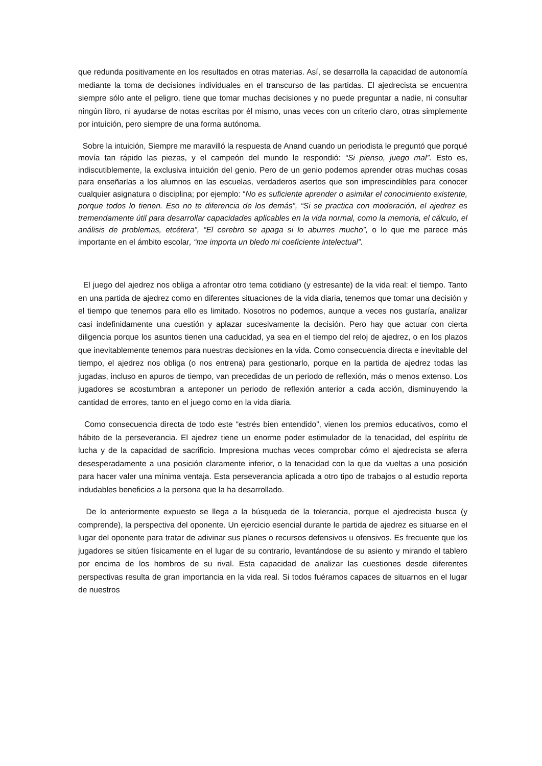que redunda positivamente en los resultados en otras materias. Así, se desarrolla la capacidad de autonomía mediante la toma de decisiones individuales en el transcurso de las partidas. El ajedrecista se encuentra siempre sólo ante el peligro, tiene que tomar muchas decisiones y no puede preguntar a nadie, ni consultar ningún libro, ni ayudarse de notas escritas por él mismo, unas veces con un criterio claro, otras simplemente por intuición, pero siempre de una forma autónoma.
Sobre la intuición, Siempre me maravilló la respuesta de Anand cuando un periodista le preguntó que porqué movía tan rápido las piezas, y el campeón del mundo le respondió: “Si pienso, juego mal”. Esto es, indiscutiblemente, la exclusiva intuición del genio. Pero de un genio podemos aprender otras muchas cosas para enseñarlas a los alumnos en las escuelas, verdaderos asertos que son imprescindibles para conocer cualquier asignatura o disciplina; por ejemplo: “No es suficiente aprender o asimilar el conocimiento existente, porque todos lo tienen. Eso no te diferencia de los demás”, “Si se practica con moderación, el ajedrez es tremendamente útil para desarrollar capacidades aplicables en la vida normal, como la memoria, el cálculo, el análisis de problemas, etcétera”, “El cerebro se apaga si lo aburres mucho”, o lo que me parece más importante en el ámbito escolar, “me importa un bledo mi coeficiente intelectual”.
El juego del ajedrez nos obliga a afrontar otro tema cotidiano (y estresante) de la vida real: el tiempo. Tanto en una partida de ajedrez como en diferentes situaciones de la vida diaria, tenemos que tomar una decisión y el tiempo que tenemos para ello es limitado. Nosotros no podemos, aunque a veces nos gustaría, analizar casi indefinidamente una cuestión y aplazar sucesivamente la decisión. Pero hay que actuar con cierta diligencia porque los asuntos tienen una caducidad, ya sea en el tiempo del reloj de ajedrez, o en los plazos que inevitablemente tenemos para nuestras decisiones en la vida. Como consecuencia directa e inevitable del tiempo, el ajedrez nos obliga (o nos entrena) para gestionarlo, porque en la partida de ajedrez todas las jugadas, incluso en apuros de tiempo, van precedidas de un periodo de reflexión, más o menos extenso. Los jugadores se acostumbran a anteponer un periodo de reflexión anterior a cada acción, disminuyendo la cantidad de errores, tanto en el juego como en la vida diaria.
Como consecuencia directa de todo este “estrés bien entendido”, vienen los premios educativos, como el hábito de la perseverancia. El ajedrez tiene un enorme poder estimulador de la tenacidad, del espíritu de lucha y de la capacidad de sacrificio. Impresiona muchas veces comprobar cómo el ajedrecista se aferra desesperadamente a una posición claramente inferior, o la tenacidad con la que da vueltas a una posición para hacer valer una mínima ventaja. Esta perseverancia aplicada a otro tipo de trabajos o al estudio reporta indudables beneficios a la persona que la ha desarrollado.
De lo anteriormente expuesto se llega a la búsqueda de la tolerancia, porque el ajedrecista busca (y comprende), la perspectiva del oponente. Un ejercicio esencial durante le partida de ajedrez es situarse en el lugar del oponente para tratar de adivinar sus planes o recursos defensivos u ofensivos. Es frecuente que los jugadores se sitúen físicamente en el lugar de su contrario, levantándose de su asiento y mirando el tablero por encima de los hombros de su rival. Esta capacidad de analizar las cuestiones desde diferentes perspectivas resulta de gran importancia en la vida real. Si todos fuéramos capaces de situarnos en el lugar de nuestros